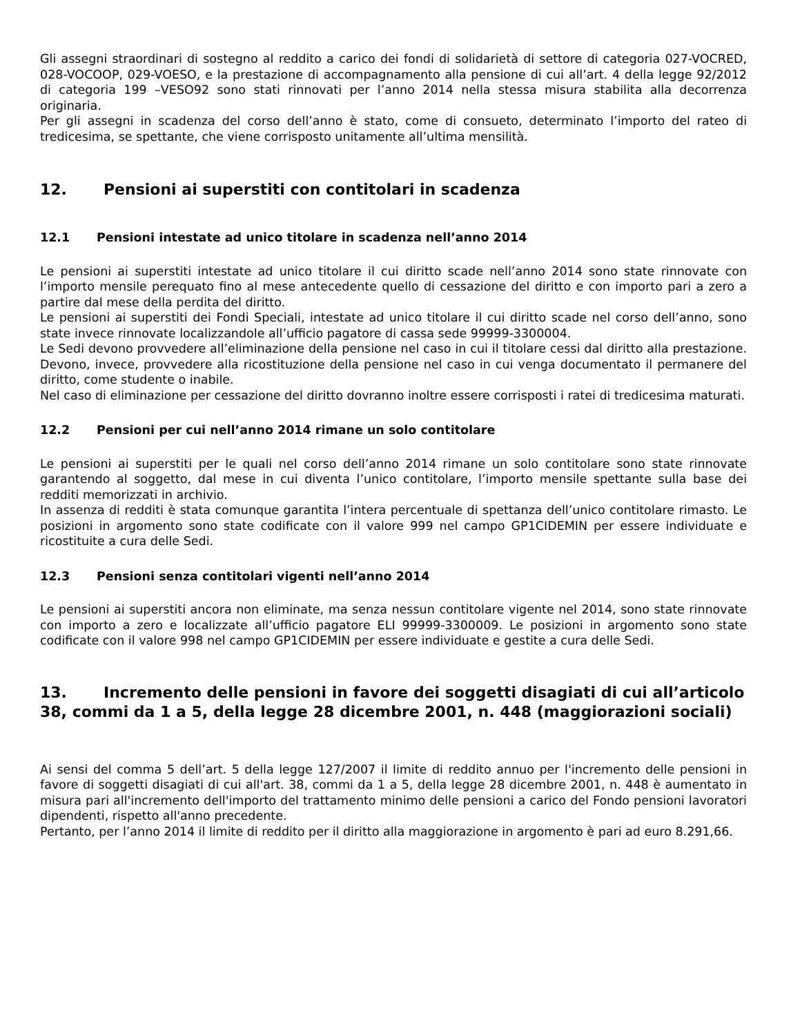Gli assegni straordinari di sostegno al reddito a carico dei fondi di solidarietà di settore di categoria 027-VOCRED, 028-VOCOOP, 029-VOESO, e la prestazione di accompagnamento alla pensione di cui all’art. 4 della legge 92/2012 di categoria 199 –VESO92 sono stati rinnovati per l’anno 2014 nella stessa misura stabilita alla decorrenza originaria.
Per gli assegni in scadenza del corso dell’anno è stato, come di consueto, determinato l’importo del rateo di tredicesima, se spettante, che viene corrisposto unitamente all’ultima mensilità.
12. Pensioni ai superstiti con contitolari in scadenza
12.1 Pensioni intestate ad unico titolare in scadenza nell’anno 2014
Le pensioni ai superstiti intestate ad unico titolare il cui diritto scade nell’anno 2014 sono state rinnovate con l’importo mensile perequato fino al mese antecedente quello di cessazione del diritto e con importo pari a zero a partire dal mese della perdita del diritto.
Le pensioni ai superstiti dei Fondi Speciali, intestate ad unico titolare il cui diritto scade nel corso dell’anno, sono state invece rinnovate localizzandole all’ufficio pagatore di cassa sede 99999-3300004.
Le Sedi devono provvedere all’eliminazione della pensione nel caso in cui il titolare cessi dal diritto alla prestazione. Devono, invece, provvedere alla ricostituzione della pensione nel caso in cui venga documentato il permanere del diritto, come studente o inabile.
Nel caso di eliminazione per cessazione del diritto dovranno inoltre essere corrisposti i ratei di tredicesima maturati.
12.2 Pensioni per cui nell’anno 2014 rimane un solo contitolare
Le pensioni ai superstiti per le quali nel corso dell’anno 2014 rimane un solo contitolare sono state rinnovate garantendo al soggetto, dal mese in cui diventa l’unico contitolare, l’importo mensile spettante sulla base dei redditi memorizzati in archivio.
In assenza di redditi è stata comunque garantita l’intera percentuale di spettanza dell’unico contitolare rimasto. Le posizioni in argomento sono state codificate con il valore 999 nel campo GP1CIDEMIN per essere individuate e ricostituite a cura delle Sedi.
12.3 Pensioni senza contitolari vigenti nell’anno 2014
Le pensioni ai superstiti ancora non eliminate, ma senza nessun contitolare vigente nel 2014, sono state rinnovate con importo a zero e localizzate all’ufficio pagatore ELI 99999-3300009. Le posizioni in argomento sono state codificate con il valore 998 nel campo GP1CIDEMIN per essere individuate e gestite a cura delle Sedi.
13. Incremento delle pensioni in favore dei soggetti disagiati di cui all’articolo 38, commi da 1 a 5, della legge 28 dicembre 2001, n. 448 (maggiorazioni sociali)
Ai sensi del comma 5 dell’art. 5 della legge 127/2007 il limite di reddito annuo per l'incremento delle pensioni in favore di soggetti disagiati di cui all'art. 38, commi da 1 a 5, della legge 28 dicembre 2001, n. 448 è aumentato in misura pari all'incremento dell'importo del trattamento minimo delle pensioni a carico del Fondo pensioni lavoratori dipendenti, rispetto all'anno precedente.
Pertanto, per l’anno 2014 il limite di reddito per il diritto alla maggiorazione in argomento è pari ad euro 8.291,66.